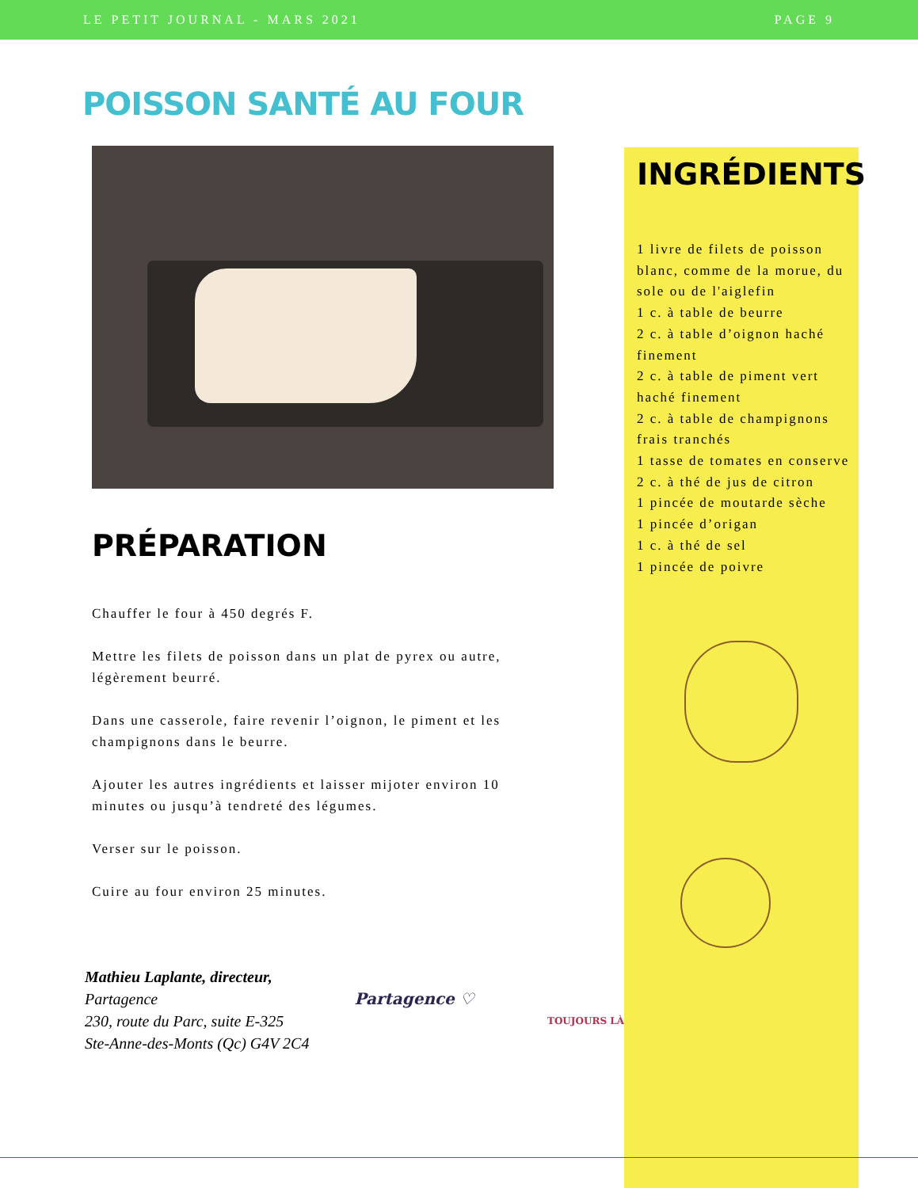LE PETIT JOURNAL - MARS 2021 PAGE 9
POISSON SANTÉ AU FOUR
PRÉPARATION
Chauffer le four à 450 degrés F.
Mettre les filets de poisson dans un plat de pyrex ou autre, légèrement beurré.
Dans une casserole, faire revenir l’oignon, le piment et les champignons dans le beurre.
Ajouter les autres ingrédients et laisser mijoter environ 10 minutes ou jusqu’à tendreté des légumes.
Verser sur le poisson.
Cuire au four environ 25 minutes.
Mathieu Laplante, directeur,
Partagence
230, route du Parc, suite E-325
Ste-Anne-des-Monts (Qc) G4V 2C4
Partagence ♡
TOUJOURS LÀ
INGRÉDIENTS
1 livre de filets de poisson blanc, comme de la morue, du sole ou de l'aiglefin
1 c. à table de beurre
2 c. à table d’oignon haché finement
2 c. à table de piment vert haché finement
2 c. à table de champignons frais tranchés
1 tasse de tomates en conserve
2 c. à thé de jus de citron
1 pincée de moutarde sèche
1 pincée d’origan
1 c. à thé de sel
1 pincée de poivre